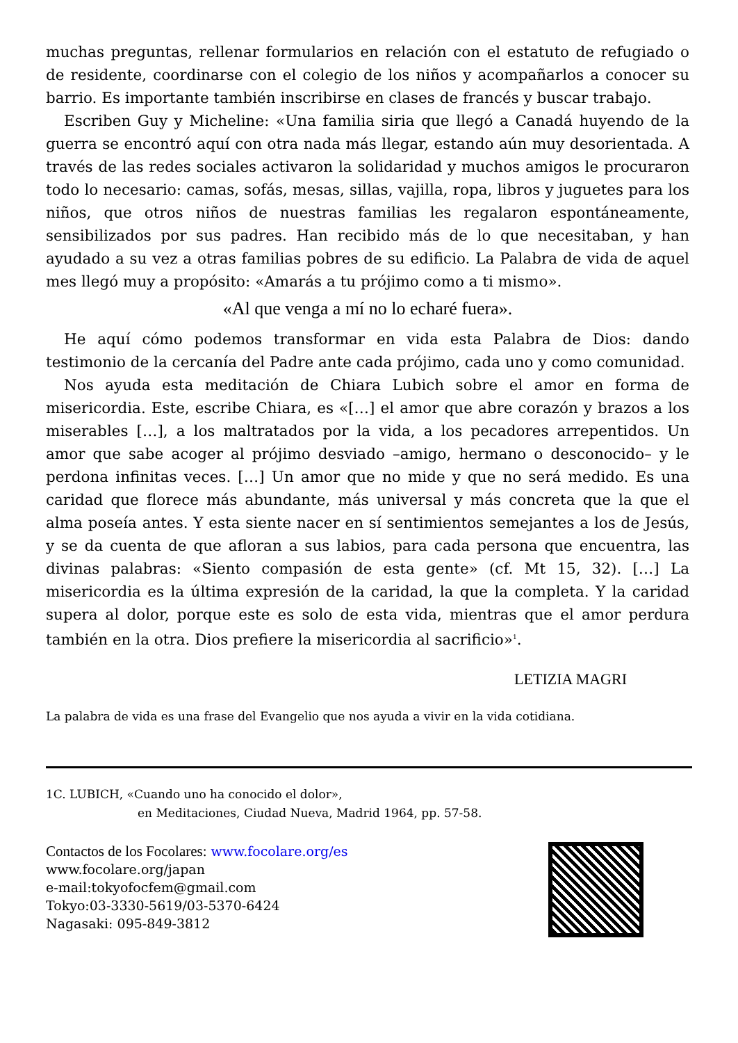muchas preguntas, rellenar formularios en relación con el estatuto de refugiado o de residente, coordinarse con el colegio de los niños y acompañarlos a conocer su barrio. Es importante también inscribirse en clases de francés y buscar trabajo.
Escriben Guy y Micheline: «Una familia siria que llegó a Canadá huyendo de la guerra se encontró aquí con otra nada más llegar, estando aún muy desorientada. A través de las redes sociales activaron la solidaridad y muchos amigos le procuraron todo lo necesario: camas, sofás, mesas, sillas, vajilla, ropa, libros y juguetes para los niños, que otros niños de nuestras familias les regalaron espontáneamente, sensibilizados por sus padres. Han recibido más de lo que necesitaban, y han ayudado a su vez a otras familias pobres de su edificio. La Palabra de vida de aquel mes llegó muy a propósito: «Amarás a tu prójimo como a ti mismo».
«Al que venga a mí no lo echaré fuera».
He aquí cómo podemos transformar en vida esta Palabra de Dios: dando testimonio de la cercanía del Padre ante cada prójimo, cada uno y como comunidad.
Nos ayuda esta meditación de Chiara Lubich sobre el amor en forma de misericordia. Este, escribe Chiara, es «[…] el amor que abre corazón y brazos a los miserables […], a los maltratados por la vida, a los pecadores arrepentidos. Un amor que sabe acoger al prójimo desviado –amigo, hermano o desconocido– y le perdona infinitas veces. […] Un amor que no mide y que no será medido. Es una caridad que florece más abundante, más universal y más concreta que la que el alma poseía antes. Y esta siente nacer en sí sentimientos semejantes a los de Jesús, y se da cuenta de que afloran a sus labios, para cada persona que encuentra, las divinas palabras: «Siento compasión de esta gente» (cf. Mt 15, 32). […] La misericordia es la última expresión de la caridad, la que la completa. Y la caridad supera al dolor, porque este es solo de esta vida, mientras que el amor perdura también en la otra. Dios prefiere la misericordia al sacrificio»<sup>1</sup>.
LETIZIA MAGRI
La palabra de vida es una frase del Evangelio que nos ayuda a vivir en la vida cotidiana.
1C. LUBICH, «Cuando uno ha conocido el dolor»,
en Meditaciones, Ciudad Nueva, Madrid 1964, pp. 57-58.
Contactos de los Focolares: www.focolare.org/es
www.focolare.org/japan
e-mail:tokyofocfem@gmail.com
Tokyo:03-3330-5619/03-5370-6424
Nagasaki: 095-849-3812